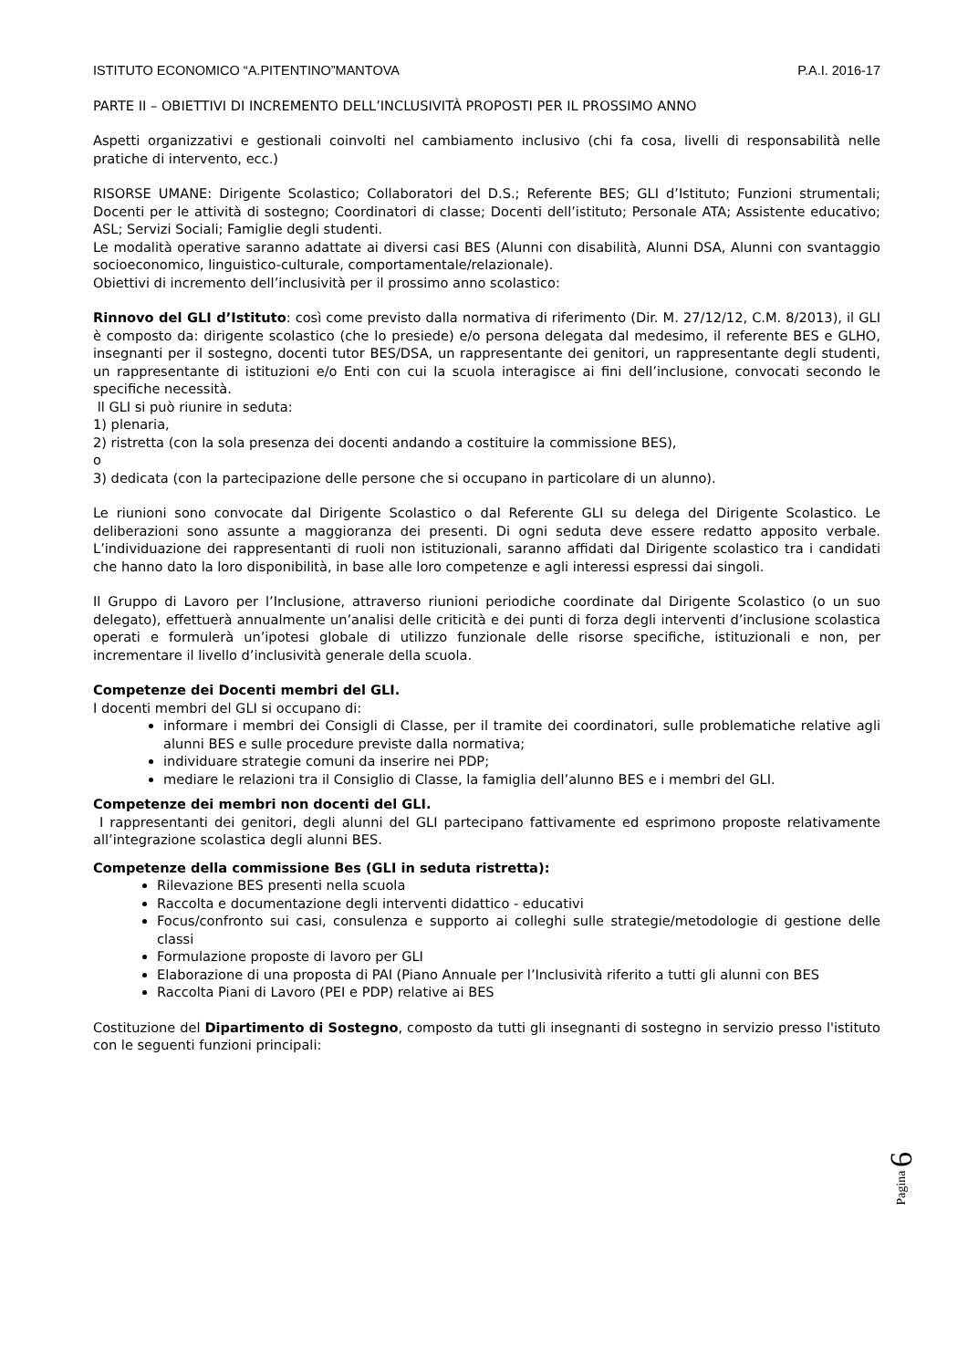ISTITUTO ECONOMICO “A.PITENTINO”MANTOVA P.A.I. 2016-17
PARTE II – OBIETTIVI DI INCREMENTO DELL’INCLUSIVITÀ PROPOSTI PER IL PROSSIMO ANNO
Aspetti organizzativi e gestionali coinvolti nel cambiamento inclusivo (chi fa cosa, livelli di responsabilità nelle pratiche di intervento, ecc.)
RISORSE UMANE: Dirigente Scolastico; Collaboratori del D.S.; Referente BES; GLI d’Istituto; Funzioni strumentali; Docenti per le attività di sostegno; Coordinatori di classe; Docenti dell’istituto; Personale ATA; Assistente educativo; ASL; Servizi Sociali; Famiglie degli studenti.
Le modalità operative saranno adattate ai diversi casi BES (Alunni con disabilità, Alunni DSA, Alunni con svantaggio socioeconomico, linguistico-culturale, comportamentale/relazionale).
Obiettivi di incremento dell’inclusività per il prossimo anno scolastico:
Rinnovo del GLI d’Istituto: così come previsto dalla normativa di riferimento (Dir. M. 27/12/12, C.M. 8/2013), il GLI è composto da: dirigente scolastico (che lo presiede) e/o persona delegata dal medesimo, il referente BES e GLHO, insegnanti per il sostegno, docenti tutor BES/DSA, un rappresentante dei genitori, un rappresentante degli studenti, un rappresentante di istituzioni e/o Enti con cui la scuola interagisce ai fini dell’inclusione, convocati secondo le specifiche necessità.
ll GLI si può riunire in seduta:
1) plenaria,
2) ristretta (con la sola presenza dei docenti andando a costituire la commissione BES),
o
3) dedicata (con la partecipazione delle persone che si occupano in particolare di un alunno).
Le riunioni sono convocate dal Dirigente Scolastico o dal Referente GLI su delega del Dirigente Scolastico. Le deliberazioni sono assunte a maggioranza dei presenti. Di ogni seduta deve essere redatto apposito verbale. L’individuazione dei rappresentanti di ruoli non istituzionali, saranno affidati dal Dirigente scolastico tra i candidati che hanno dato la loro disponibilità, in base alle loro competenze e agli interessi espressi dai singoli.
Il Gruppo di Lavoro per l’Inclusione, attraverso riunioni periodiche coordinate dal Dirigente Scolastico (o un suo delegato), effettuerà annualmente un’analisi delle criticità e dei punti di forza degli interventi d’inclusione scolastica operati e formulerà un’ipotesi globale di utilizzo funzionale delle risorse specifiche, istituzionali e non, per incrementare il livello d’inclusività generale della scuola.
Competenze dei Docenti membri del GLI.
I docenti membri del GLI si occupano di:
informare i membri dei Consigli di Classe, per il tramite dei coordinatori, sulle problematiche relative agli alunni BES e sulle procedure previste dalla normativa;
individuare strategie comuni da inserire nei PDP;
mediare le relazioni tra il Consiglio di Classe, la famiglia dell’alunno BES e i membri del GLI.
Competenze dei membri non docenti del GLI.
I rappresentanti dei genitori, degli alunni del GLI partecipano fattivamente ed esprimono proposte relativamente all’integrazione scolastica degli alunni BES.
Competenze della commissione Bes (GLI in seduta ristretta):
Rilevazione BES presenti nella scuola
Raccolta e documentazione degli interventi didattico - educativi
Focus/confronto sui casi, consulenza e supporto ai colleghi sulle strategie/metodologie di gestione delle classi
Formulazione proposte di lavoro per GLI
Elaborazione di una proposta di PAI (Piano Annuale per l’Inclusività riferito a tutti gli alunni con BES
Raccolta Piani di Lavoro (PEI e PDP) relative ai BES
Costituzione del Dipartimento di Sostegno, composto da tutti gli insegnanti di sostegno in servizio presso l'istituto con le seguenti funzioni principali:
Pagina 6